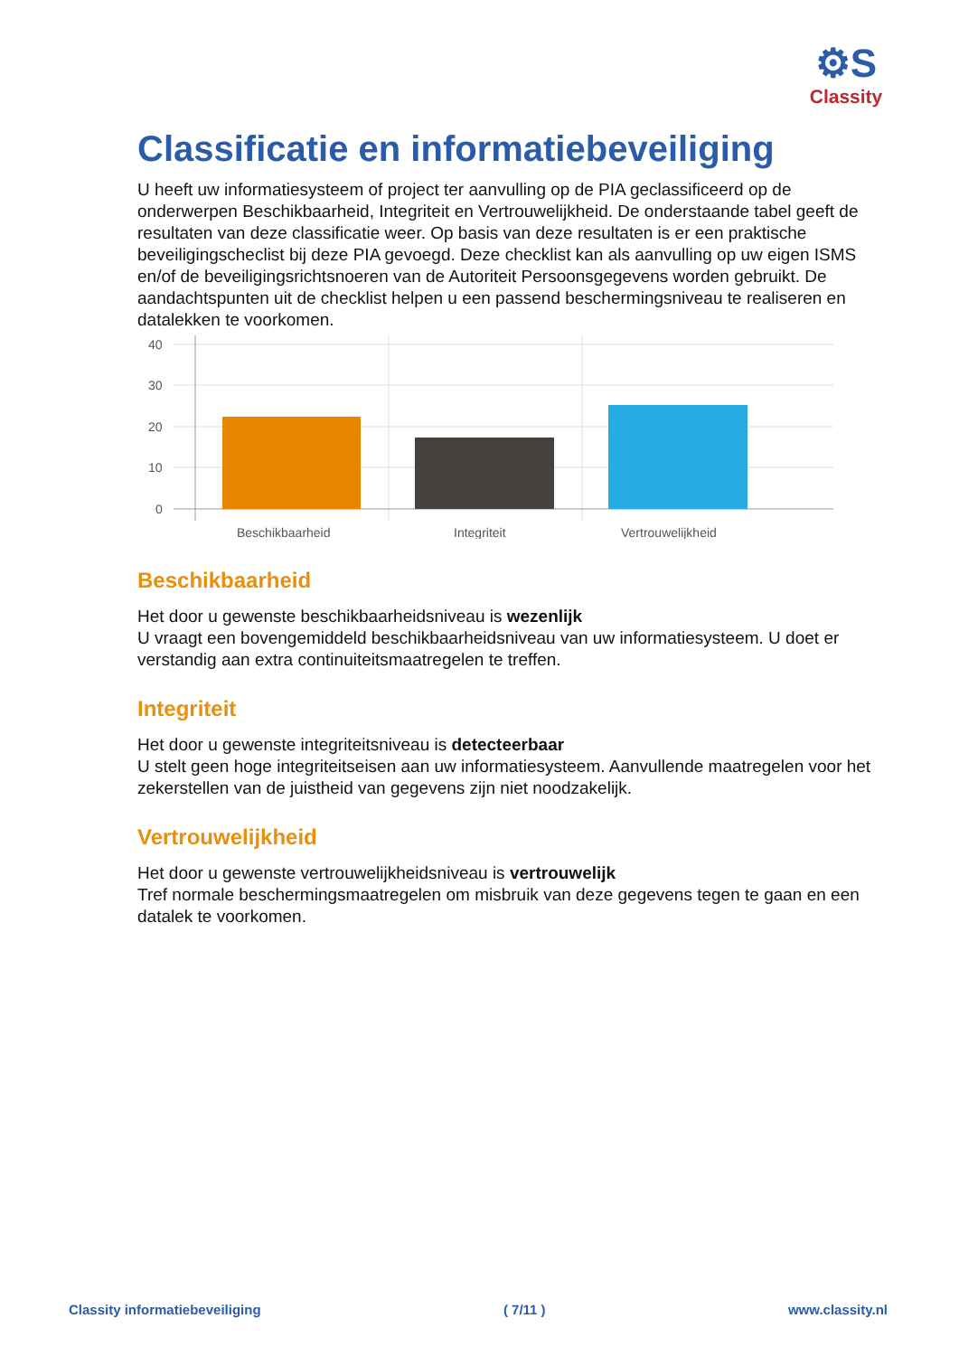⚙S
Classity
Classificatie en informatiebeveiliging
U heeft uw informatiesysteem of project ter aanvulling op de PIA geclassificeerd op de onderwerpen Beschikbaarheid, Integriteit en Vertrouwelijkheid. De onderstaande tabel geeft de resultaten van deze classificatie weer. Op basis van deze resultaten is er een praktische beveiligingscheclist bij deze PIA gevoegd. Deze checklist kan als aanvulling op uw eigen ISMS en/of de beveiligingsrichtsnoeren van de Autoriteit Persoonsgegevens worden gebruikt. De aandachtspunten uit de checklist helpen u een passend beschermingsniveau te realiseren en datalekken te voorkomen.
40
30
20
10
0
Beschikbaarheid
Integriteit
Vertrouwelijkheid
Beschikbaarheid
Het door u gewenste beschikbaarheidsniveau is wezenlijk
U vraagt een bovengemiddeld beschikbaarheidsniveau van uw informatiesysteem. U doet er verstandig aan extra continuiteitsmaatregelen te treffen.
Integriteit
Het door u gewenste integriteitsniveau is detecteerbaar
U stelt geen hoge integriteitseisen aan uw informatiesysteem. Aanvullende maatregelen voor het zekerstellen van de juistheid van gegevens zijn niet noodzakelijk.
Vertrouwelijkheid
Het door u gewenste vertrouwelijkheidsniveau is vertrouwelijk
Tref normale beschermingsmaatregelen om misbruik van deze gegevens tegen te gaan en een datalek te voorkomen.
Classity informatiebeveiliging ( 7/11 ) www.classity.nl